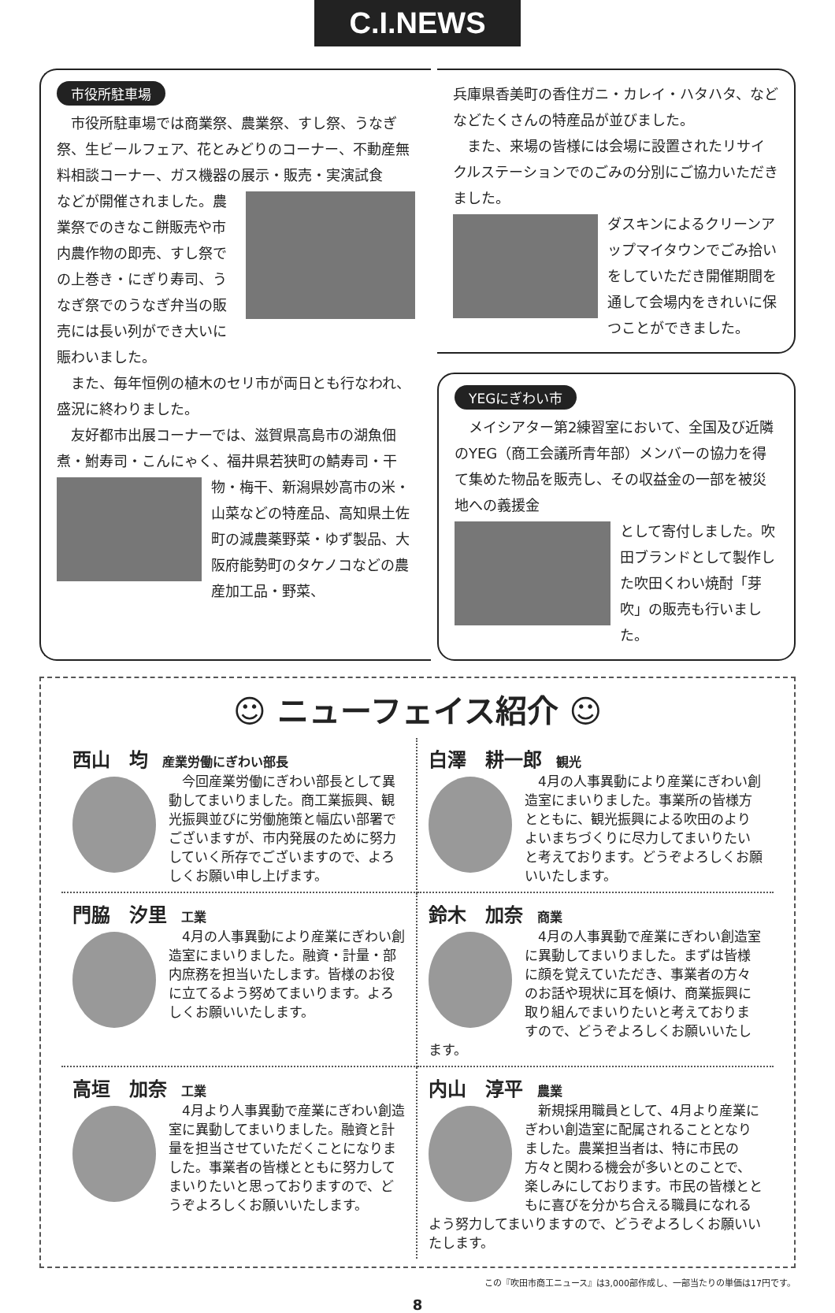C.I.NEWS
市役所駐車場
市役所駐車場では商業祭、農業祭、すし祭、うなぎ祭、生ビールフェア、花とみどりのコーナー、不動産無料相談コーナー、ガス機器の展示・販売・実演試食
などが開催されました。農業祭でのきなこ餅販売や市内農作物の即売、すし祭での上巻き・にぎり寿司、うなぎ祭でのうなぎ弁当の販売には長い列ができ大いに賑わいました。
また、毎年恒例の植木のセリ市が両日とも行なわれ、盛況に終わりました。
友好都市出展コーナーでは、滋賀県高島市の湖魚佃煮・鮒寿司・こんにゃく、福井県若狭町の鯖寿司・干
物・梅干、新潟県妙高市の米・山菜などの特産品、高知県土佐町の減農薬野菜・ゆず製品、大阪府能勢町のタケノコなどの農産加工品・野菜、
兵庫県香美町の香住ガニ・カレイ・ハタハタ、などなどたくさんの特産品が並びました。
また、来場の皆様には会場に設置されたリサイクルステーションでのごみの分別にご協力いただきました。
ダスキンによるクリーンアップマイタウンでごみ拾いをしていただき開催期間を通して会場内をきれいに保つことができました。
YEGにぎわい市
メイシアター第2練習室において、全国及び近隣のYEG（商工会議所青年部）メンバーの協力を得て集めた物品を販売し、その収益金の一部を被災地への義援金
として寄付しました。吹田ブランドとして製作した吹田くわい焼酎「芽吹」の販売も行いました。
☺ ニューフェイス紹介 ☺
西山　均 産業労働にぎわい部長
今回産業労働にぎわい部長として異動してまいりました。商工業振興、観光振興並びに労働施策と幅広い部署でございますが、市内発展のために努力していく所存でございますので、よろしくお願い申し上げます。
白澤　耕一郎 観光
4月の人事異動により産業にぎわい創造室にまいりました。事業所の皆様方とともに、観光振興による吹田のよりよいまちづくりに尽力してまいりたいと考えております。どうぞよろしくお願いいたします。
門脇　汐里 工業
4月の人事異動により産業にぎわい創造室にまいりました。融資・計量・部内庶務を担当いたします。皆様のお役に立てるよう努めてまいります。よろしくお願いいたします。
鈴木　加奈 商業
4月の人事異動で産業にぎわい創造室に異動してまいりました。まずは皆様に顔を覚えていただき、事業者の方々のお話や現状に耳を傾け、商業振興に取り組んでまいりたいと考えておりますので、どうぞよろしくお願いいたします。
高垣　加奈 工業
4月より人事異動で産業にぎわい創造室に異動してまいりました。融資と計量を担当させていただくことになりました。事業者の皆様とともに努力してまいりたいと思っておりますので、どうぞよろしくお願いいたします。
内山　淳平 農業
新規採用職員として、4月より産業にぎわい創造室に配属されることとなりました。農業担当者は、特に市民の方々と関わる機会が多いとのことで、楽しみにしております。市民の皆様とともに喜びを分かち合える職員になれるよう努力してまいりますので、どうぞよろしくお願いいたします。
この『吹田市商工ニュース』は3,000部作成し、一部当たりの単価は17円です。
8